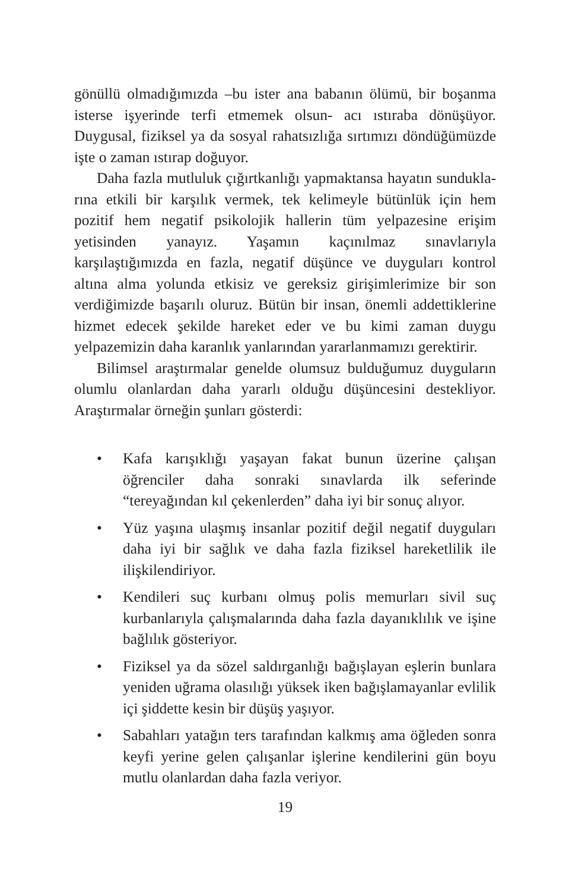gönüllü olmadığımızda –bu ister ana babanın ölümü, bir boşanma isterse işyerinde terfi etmemek olsun- acı ıstıraba dönüşüyor. Duygusal, fiziksel ya da sosyal rahatsızlığa sırtımızı döndüğümüzde işte o zaman ıstırap doğuyor.
Daha fazla mutluluk çığırtkanlığı yapmaktansa hayatın sundukla­rına etkili bir karşılık vermek, tek kelimeyle bütünlük için hem pozitif hem negatif psikolojik hallerin tüm yelpazesine erişim yetisinden yanayız. Yaşamın kaçınılmaz sınavlarıyla karşılaştığımızda en fazla, negatif düşünce ve duyguları kontrol altına alma yolunda etkisiz ve gereksiz girişimlerimize bir son verdiğimizde başarılı oluruz. Bütün bir insan, önemli addettiklerine hizmet edecek şekilde hareket eder ve bu kimi zaman duygu yelpazemizin daha karanlık yanlarından yararlanmamızı gerektirir.
Bilimsel araştırmalar genelde olumsuz bulduğumuz duyguların olumlu olanlardan daha yararlı olduğu düşüncesini destekliyor. Araştırmalar örneğin şunları gösterdi:
• Kafa karışıklığı yaşayan fakat bunun üzerine çalışan öğrenciler daha sonraki sınavlarda ilk seferinde “tereyağından kıl çekenlerden” daha iyi bir sonuç alıyor.
• Yüz yaşına ulaşmış insanlar pozitif değil negatif duyguları daha iyi bir sağlık ve daha fazla fiziksel hareketlilik ile ilişkilendiriyor.
• Kendileri suç kurbanı olmuş polis memurları sivil suç kurbanlarıyla çalışmalarında daha fazla dayanıklılık ve işine bağlılık gösteriyor.
• Fiziksel ya da sözel saldırganlığı bağışlayan eşlerin bunlara yeniden uğrama olasılığı yüksek iken bağışlamayanlar evlilik içi şiddette kesin bir düşüş yaşıyor.
• Sabahları yatağın ters tarafından kalkmış ama öğleden sonra keyfi yerine gelen çalışanlar işlerine kendilerini gün boyu mutlu olanlardan daha fazla veriyor.
19